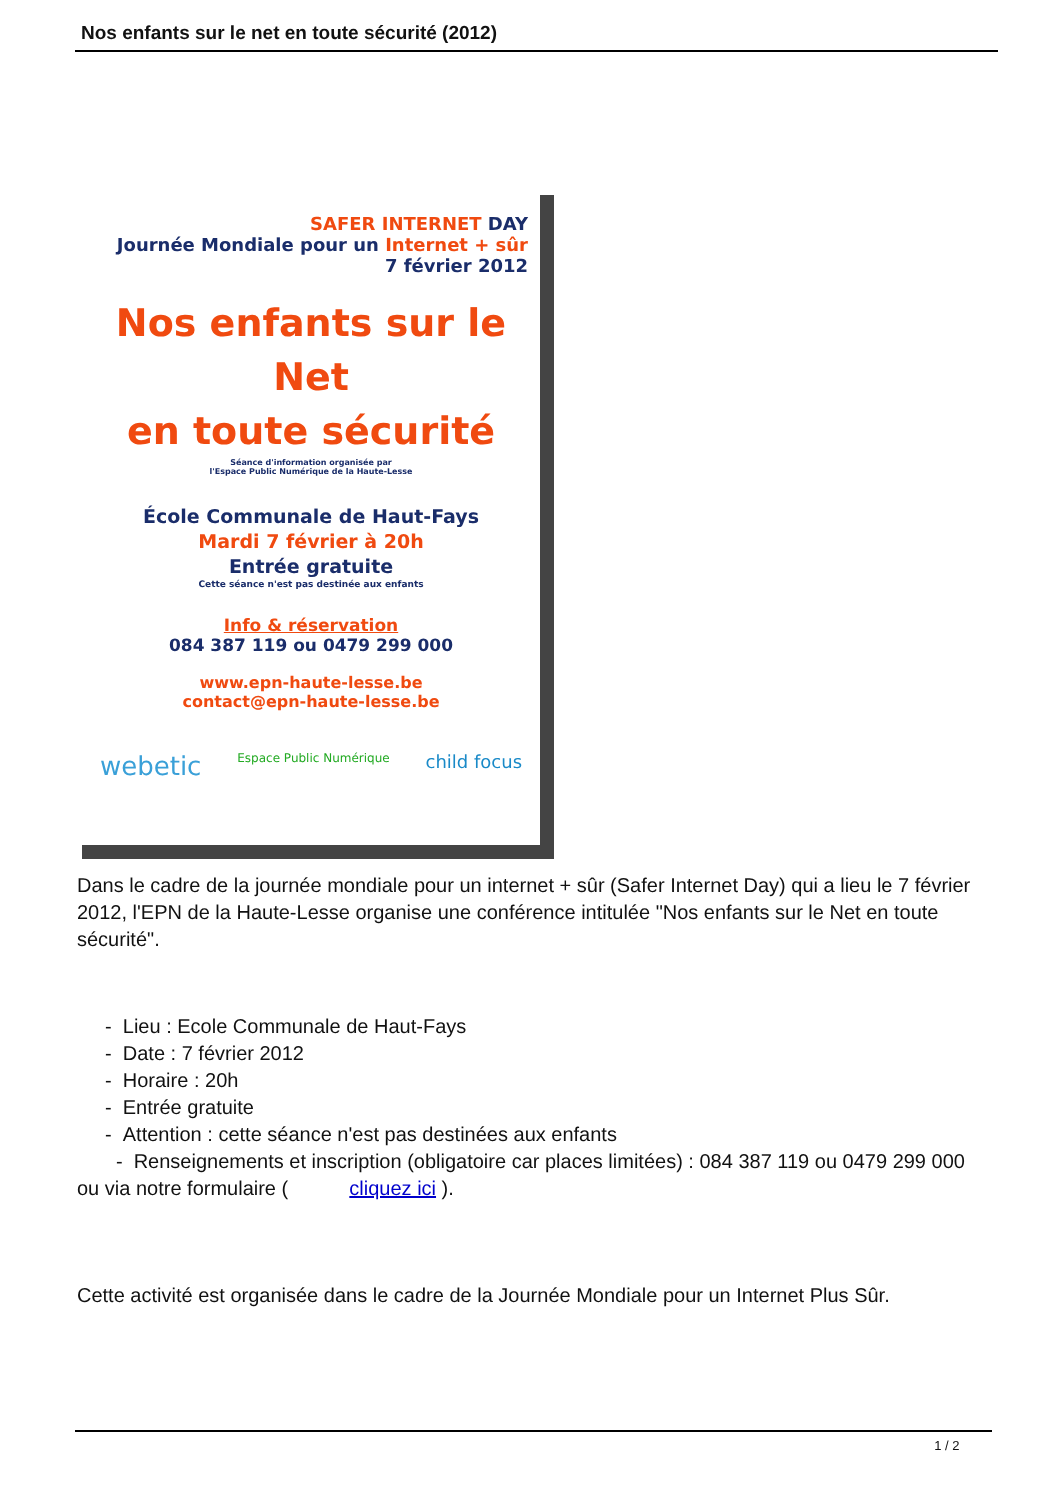Nos enfants sur le net en toute sécurité (2012)
SAFER INTERNET DAY
Journée Mondiale pour un Internet + sûr
7 février 2012
Nos enfants sur le Net
en toute sécurité
Séance d'information organisée par
l'Espace Public Numérique de la Haute-Lesse
École Communale de Haut-Fays
Mardi 7 février à 20h
Entrée gratuite
Cette séance n'est pas destinée aux enfants
Info & réservation
084 387 119 ou 0479 299 000
www.epn-haute-lesse.be
contact@epn-haute-lesse.be
webetic Espace Public Numérique child focus
Dans le cadre de la journée mondiale pour un internet + sûr (Safer Internet Day) qui a lieu le 7 février 2012, l'EPN de la Haute-Lesse organise une conférence intitulée "Nos enfants sur le Net en toute sécurité".
- Lieu : Ecole Communale de Haut-Fays
- Date : 7 février 2012
- Horaire : 20h
- Entrée gratuite
- Attention : cette séance n'est pas destinées aux enfants
- Renseignements et inscription (obligatoire car places limitées) : 084 387 119 ou 0479 299 000 ou via notre formulaire ( cliquez ici ).
Cette activité est organisée dans le cadre de la Journée Mondiale pour un Internet Plus Sûr.
1 / 2